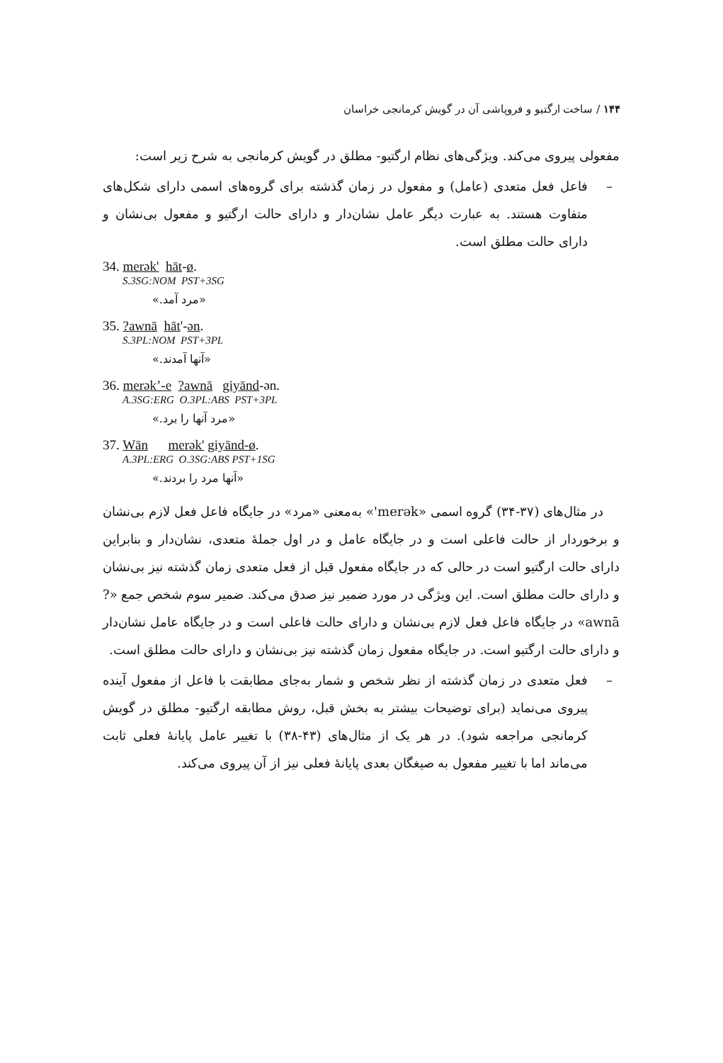۱۴۴ / ساخت ارگتیو و فروپاشی آن در گویش کرمانجی خراسان
مفعولی پیروی می‌کند. ویژگی‌های نظام ارگتیو- مطلق در گویش کرمانجی به شرح زیر است:
– فاعل فعل متعدی (عامل) و مفعول در زمان گذشته برای گروه‌های اسمی دارای شکل‌های متفاوت هستند. به عبارت دیگر عامل نشان‌دار و دارای حالت ارگتیو و مفعول بی‌نشان و دارای حالت مطلق است.
34. merək' hāt-ø.
S.3SG:NOM PST+3SG
«مرد آمد.»
35. ?awnā hāt'-ən.
S.3PL:NOM PST+3PL
«آنها آمدند.»
36. merək’-e ?awnā giyānd-ən.
A.3SG:ERG O.3PL:ABS PST+3PL
«مرد آنها را برد.»
37. Wān merək' giyānd-ø.
A.3PL:ERG O.3SG:ABS PST+1SG
«آنها مرد را بردند.»
در مثال‌های (۳۷-۳۴) گروه اسمی «merək'» به‌معنی «مرد» در جایگاه فاعل فعل لازم بی‌نشان و برخوردار از حالت فاعلی است و در جایگاه عامل و در اول جملهٔ متعدی، نشان‌دار و بنابراین دارای حالت ارگتیو است در حالی که در جایگاه مفعول قبل از فعل متعدی زمان گذشته نیز بی‌نشان و دارای حالت مطلق است. این ویژگی در مورد ضمیر نیز صدق می‌کند. ضمیر سوم شخص جمع «?awnā» در جایگاه فاعل فعل لازم بی‌نشان و دارای حالت فاعلی است و در جایگاه عامل نشان‌دار و دارای حالت ارگتیو است. در جایگاه مفعول زمان گذشته نیز بی‌نشان و دارای حالت مطلق است.
– فعل متعدی در زمان گذشته از نظر شخص و شمار به‌جای مطابقت با فاعل از مفعول آینده پیروی می‌نماید (برای توضیحات بیشتر به بخش قبل، روش مطابقه ارگتیو- مطلق در گویش کرمانجی مراجعه شود). در هر یک از مثال‌های (۴۳-۳۸) با تغییر عامل پایانهٔ فعلی ثابت می‌ماند اما با تغییر مفعول به صیغگان بعدی پایانهٔ فعلی نیز از آن پیروی می‌کند.